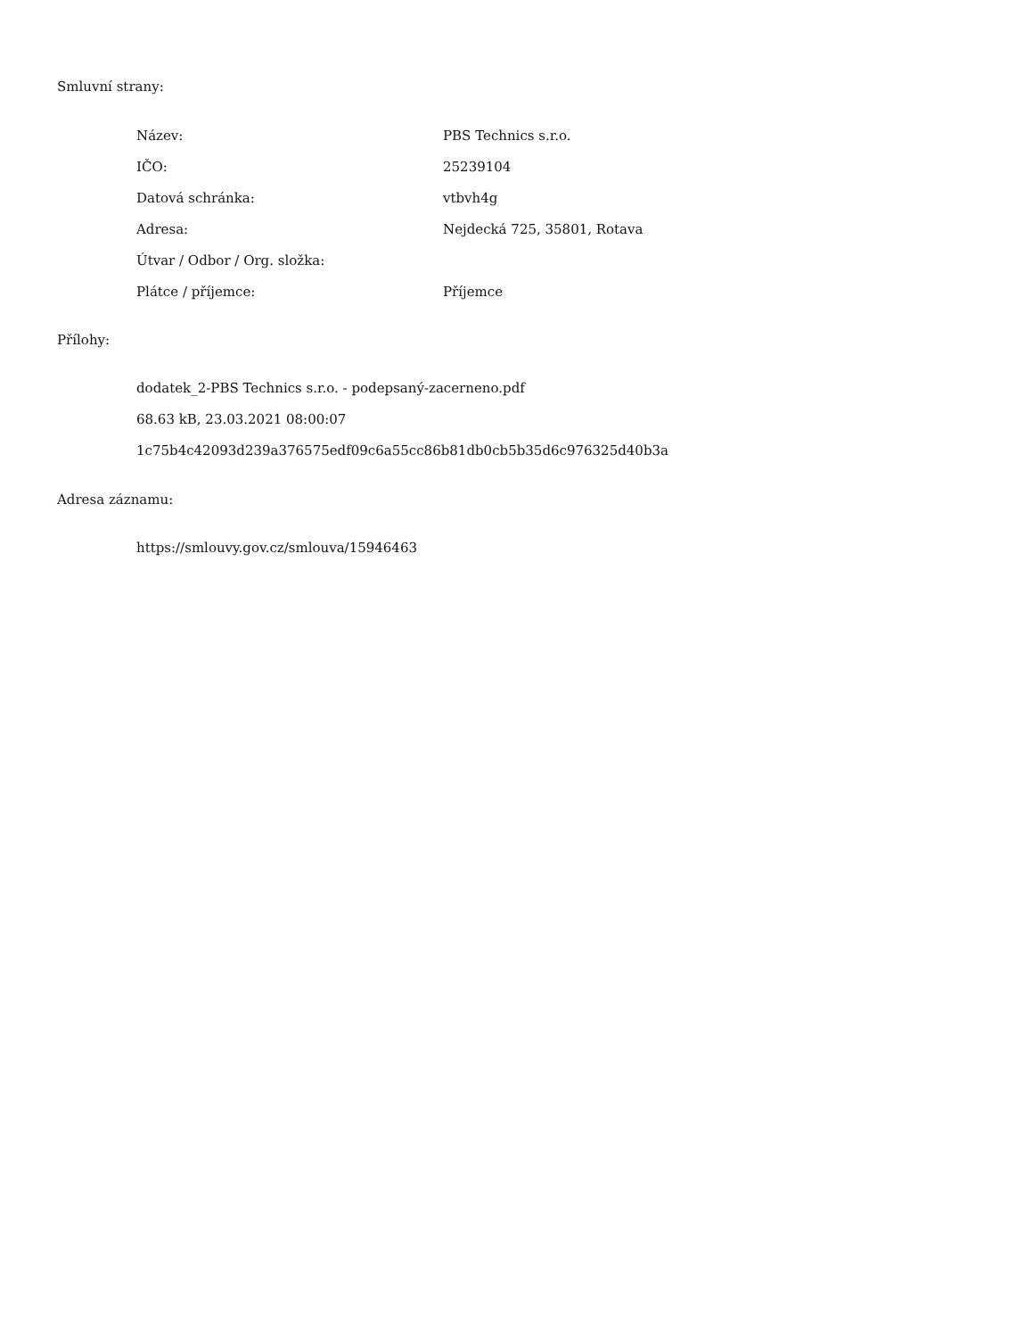Smluvní strany:
| Název: | PBS Technics s.r.o. |
| IČO: | 25239104 |
| Datová schránka: | vtbvh4g |
| Adresa: | Nejdecká 725, 35801, Rotava |
| Útvar / Odbor / Org. složka: | |
| Plátce / příjemce: | Příjemce |
Přílohy:
dodatek_2-PBS Technics s.r.o. - podepsaný-zacerneno.pdf
68.63 kB, 23.03.2021 08:00:07
1c75b4c42093d239a376575edf09c6a55cc86b81db0cb5b35d6c976325d40b3a
Adresa záznamu:
https://smlouvy.gov.cz/smlouva/15946463